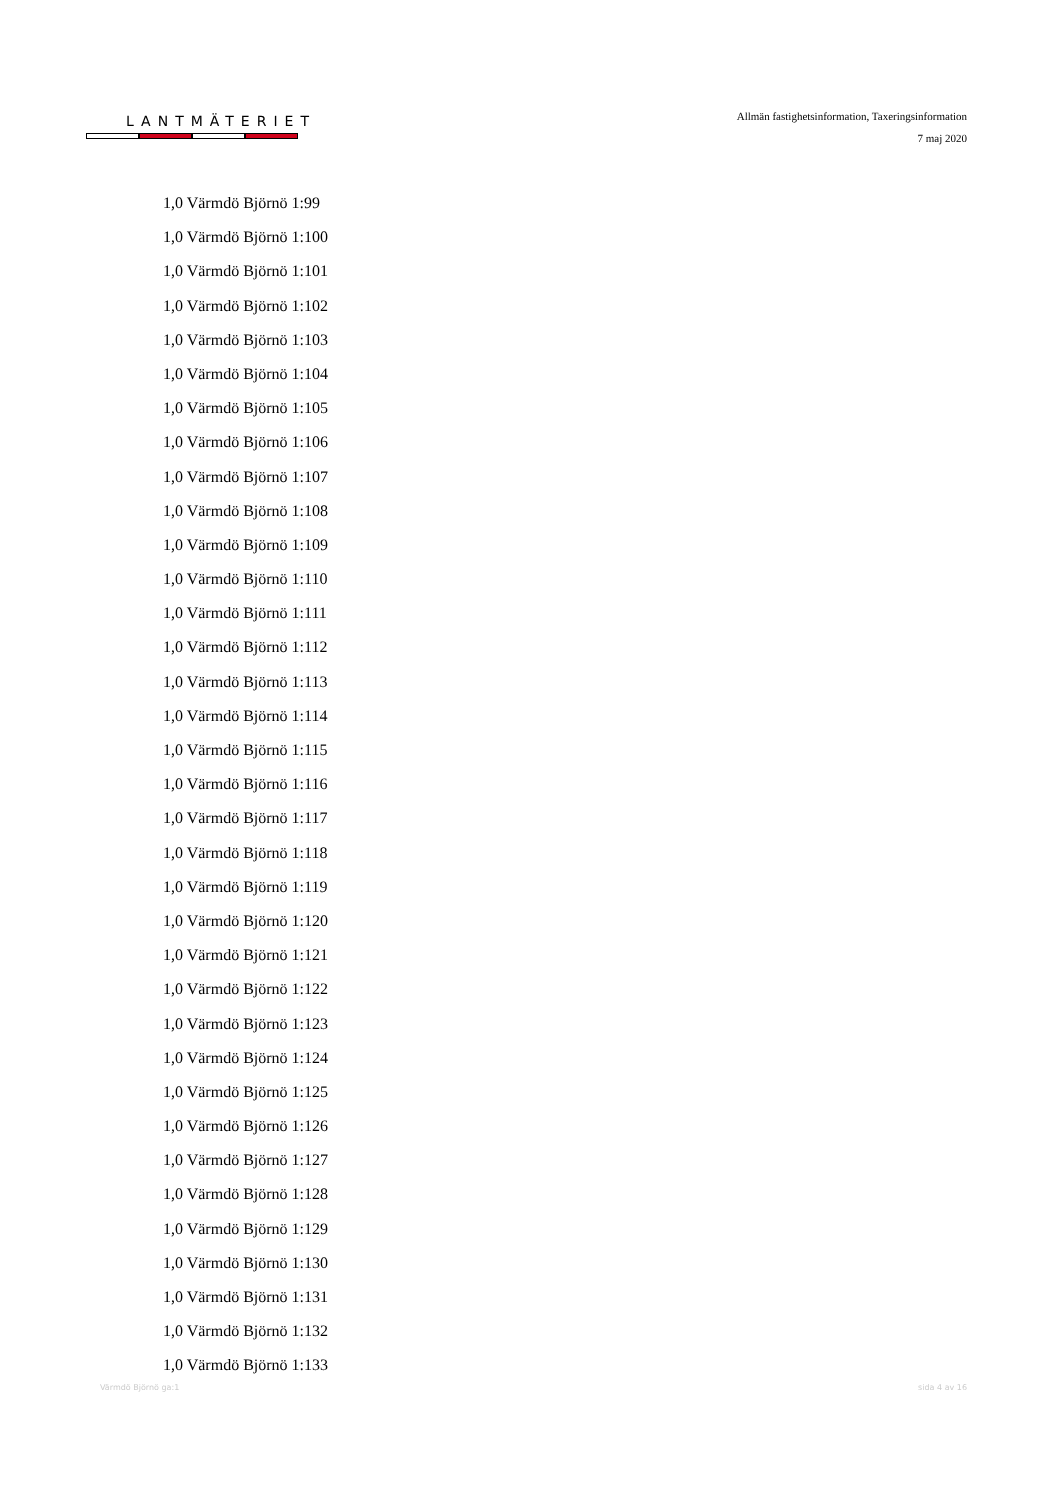LANTMÄTERIET
Allmän fastighetsinformation, Taxeringsinformation
7 maj 2020
1,0 Värmdö Björnö 1:99
1,0 Värmdö Björnö 1:100
1,0 Värmdö Björnö 1:101
1,0 Värmdö Björnö 1:102
1,0 Värmdö Björnö 1:103
1,0 Värmdö Björnö 1:104
1,0 Värmdö Björnö 1:105
1,0 Värmdö Björnö 1:106
1,0 Värmdö Björnö 1:107
1,0 Värmdö Björnö 1:108
1,0 Värmdö Björnö 1:109
1,0 Värmdö Björnö 1:110
1,0 Värmdö Björnö 1:111
1,0 Värmdö Björnö 1:112
1,0 Värmdö Björnö 1:113
1,0 Värmdö Björnö 1:114
1,0 Värmdö Björnö 1:115
1,0 Värmdö Björnö 1:116
1,0 Värmdö Björnö 1:117
1,0 Värmdö Björnö 1:118
1,0 Värmdö Björnö 1:119
1,0 Värmdö Björnö 1:120
1,0 Värmdö Björnö 1:121
1,0 Värmdö Björnö 1:122
1,0 Värmdö Björnö 1:123
1,0 Värmdö Björnö 1:124
1,0 Värmdö Björnö 1:125
1,0 Värmdö Björnö 1:126
1,0 Värmdö Björnö 1:127
1,0 Värmdö Björnö 1:128
1,0 Värmdö Björnö 1:129
1,0 Värmdö Björnö 1:130
1,0 Värmdö Björnö 1:131
1,0 Värmdö Björnö 1:132
1,0 Värmdö Björnö 1:133
Värmdö Björnö ga:1 sida 4 av 16